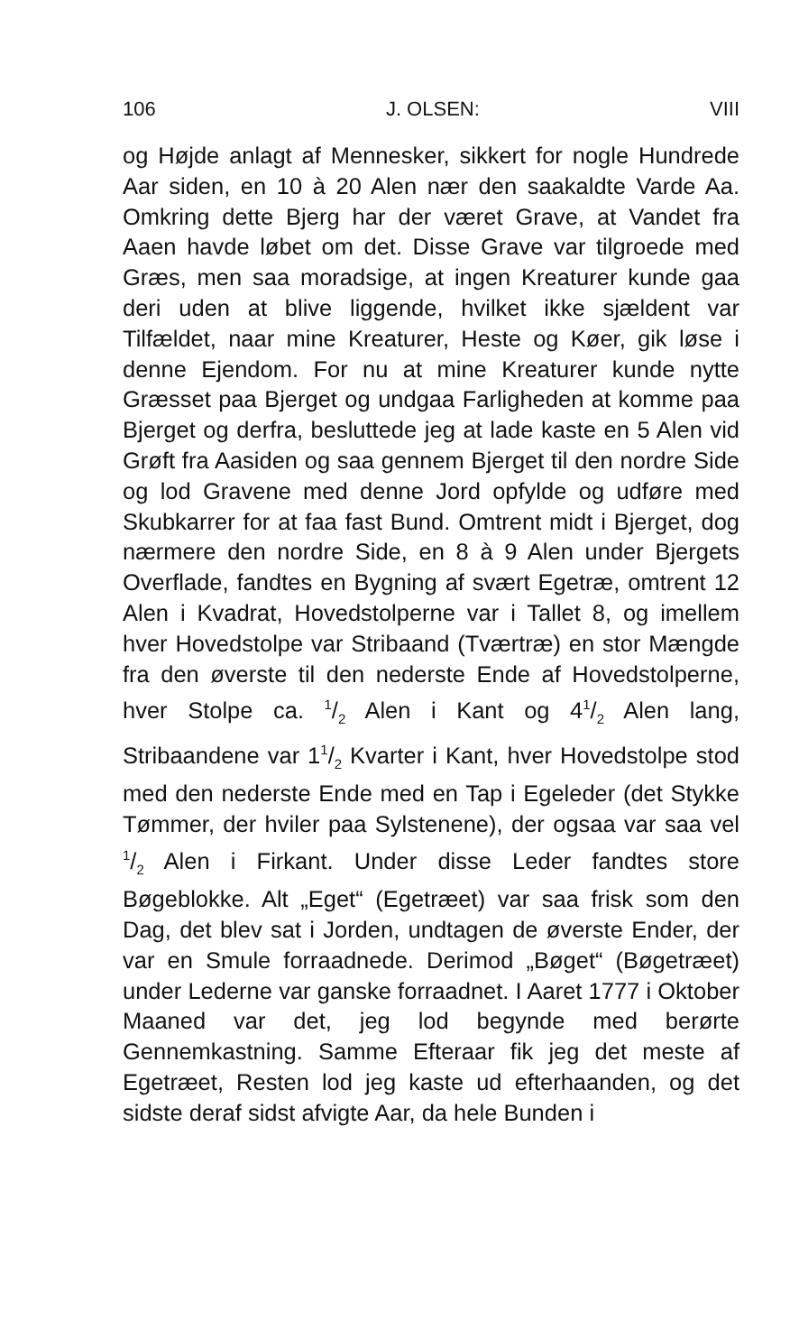106 J. OLSEN: VIII
og Højde anlagt af Mennesker, sikkert for nogle Hundrede Aar siden, en 10 à 20 Alen nær den saakaldte Varde Aa. Omkring dette Bjerg har der været Grave, at Vandet fra Aaen havde løbet om det. Disse Grave var tilgroede med Græs, men saa moradsige, at ingen Kreaturer kunde gaa deri uden at blive liggende, hvilket ikke sjældent var Tilfældet, naar mine Kreaturer, Heste og Køer, gik løse i denne Ejendom. For nu at mine Kreaturer kunde nytte Græsset paa Bjerget og undgaa Farligheden at komme paa Bjerget og derfra, besluttede jeg at lade kaste en 5 Alen vid Grøft fra Aasiden og saa gennem Bjerget til den nordre Side og lod Gravene med denne Jord opfylde og udføre med Skubkarrer for at faa fast Bund. Omtrent midt i Bjerget, dog nærmere den nordre Side, en 8 à 9 Alen under Bjergets Overflade, fandtes en Bygning af svært Egetræ, omtrent 12 Alen i Kvadrat, Hovedstolperne var i Tallet 8, og imellem hver Hovedstolpe var Stribaand (Tværtræ) en stor Mængde fra den øverste til den nederste Ende af Hovedstolperne, hver Stolpe ca. 1/2 Alen i Kant og 41/2 Alen lang, Stribaandene var 11/2 Kvarter i Kant, hver Hovedstolpe stod med den nederste Ende med en Tap i Egeleder (det Stykke Tømmer, der hviler paa Sylstenene), der ogsaa var saa vel 1/2 Alen i Firkant. Under disse Leder fandtes store Bøgeblokke. Alt „Eget“ (Egetræet) var saa frisk som den Dag, det blev sat i Jorden, undtagen de øverste Ender, der var en Smule forraadnede. Derimod „Bøget“ (Bøgetræet) under Lederne var ganske forraadnet. I Aaret 1777 i Oktober Maaned var det, jeg lod begynde med berørte Gennemkastning. Samme Efteraar fik jeg det meste af Egetræet, Resten lod jeg kaste ud efterhaanden, og det sidste deraf sidst afvigte Aar, da hele Bunden i